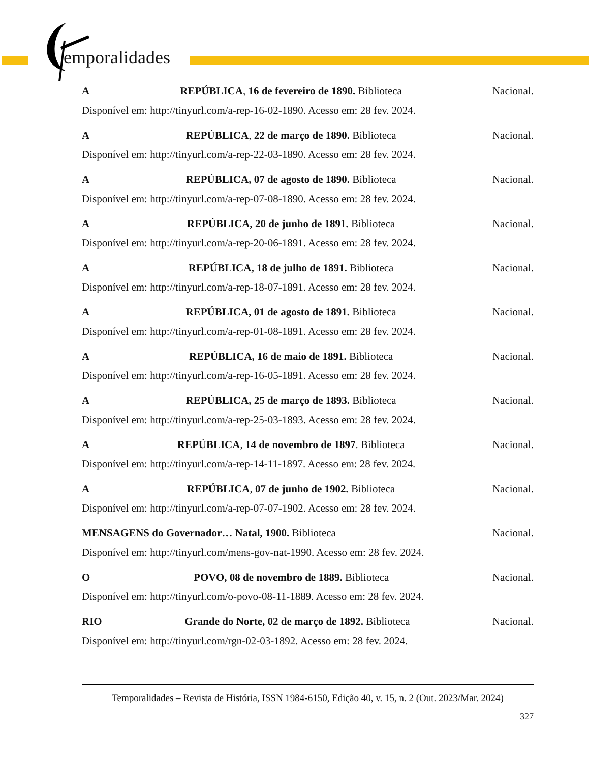emporalidades
A REPÚBLICA, 16 de fevereiro de 1890. Biblioteca Nacional.
Disponível em: http://tinyurl.com/a-rep-16-02-1890. Acesso em: 28 fev. 2024.
A REPÚBLICA, 22 de março de 1890. Biblioteca Nacional.
Disponível em: http://tinyurl.com/a-rep-22-03-1890. Acesso em: 28 fev. 2024.
A REPÚBLICA, 07 de agosto de 1890. Biblioteca Nacional.
Disponível em: http://tinyurl.com/a-rep-07-08-1890. Acesso em: 28 fev. 2024.
A REPÚBLICA, 20 de junho de 1891. Biblioteca Nacional.
Disponível em: http://tinyurl.com/a-rep-20-06-1891. Acesso em: 28 fev. 2024.
A REPÚBLICA, 18 de julho de 1891. Biblioteca Nacional.
Disponível em: http://tinyurl.com/a-rep-18-07-1891. Acesso em: 28 fev. 2024.
A REPÚBLICA, 01 de agosto de 1891. Biblioteca Nacional.
Disponível em: http://tinyurl.com/a-rep-01-08-1891. Acesso em: 28 fev. 2024.
A REPÚBLICA, 16 de maio de 1891. Biblioteca Nacional.
Disponível em: http://tinyurl.com/a-rep-16-05-1891. Acesso em: 28 fev. 2024.
A REPÚBLICA, 25 de março de 1893. Biblioteca Nacional.
Disponível em: http://tinyurl.com/a-rep-25-03-1893. Acesso em: 28 fev. 2024.
A REPÚBLICA, 14 de novembro de 1897. Biblioteca Nacional.
Disponível em: http://tinyurl.com/a-rep-14-11-1897. Acesso em: 28 fev. 2024.
A REPÚBLICA, 07 de junho de 1902. Biblioteca Nacional.
Disponível em: http://tinyurl.com/a-rep-07-07-1902. Acesso em: 28 fev. 2024.
MENSAGENS do Governador… Natal, 1900. Biblioteca Nacional.
Disponível em: http://tinyurl.com/mens-gov-nat-1990. Acesso em: 28 fev. 2024.
O POVO, 08 de novembro de 1889. Biblioteca Nacional.
Disponível em: http://tinyurl.com/o-povo-08-11-1889. Acesso em: 28 fev. 2024.
RIO Grande do Norte, 02 de março de 1892. Biblioteca Nacional.
Disponível em: http://tinyurl.com/rgn-02-03-1892. Acesso em: 28 fev. 2024.
Temporalidades – Revista de História, ISSN 1984-6150, Edição 40, v. 15, n. 2 (Out. 2023/Mar. 2024)
327